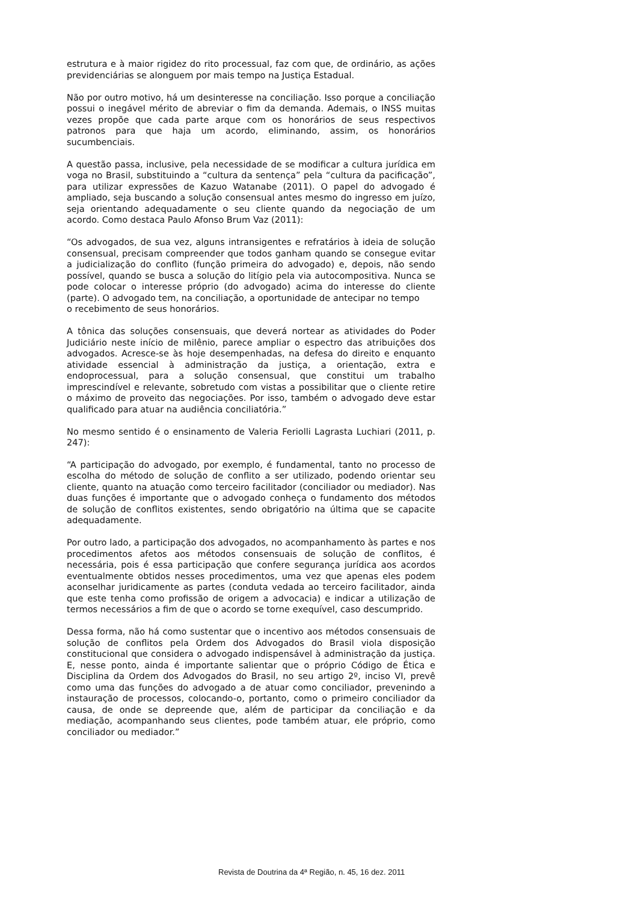estrutura e à maior rigidez do rito processual, faz com que, de ordinário, as ações previdenciárias se alonguem por mais tempo na Justiça Estadual.
Não por outro motivo, há um desinteresse na conciliação. Isso porque a conciliação possui o inegável mérito de abreviar o fim da demanda. Ademais, o INSS muitas vezes propõe que cada parte arque com os honorários de seus respectivos patronos para que haja um acordo, eliminando, assim, os honorários sucumbenciais.
A questão passa, inclusive, pela necessidade de se modificar a cultura jurídica em voga no Brasil, substituindo a “cultura da sentença” pela “cultura da pacificação”, para utilizar expressões de Kazuo Watanabe (2011). O papel do advogado é ampliado, seja buscando a solução consensual antes mesmo do ingresso em juízo, seja orientando adequadamente o seu cliente quando da negociação de um acordo. Como destaca Paulo Afonso Brum Vaz (2011):
“Os advogados, de sua vez, alguns intransigentes e refratários à ideia de solução consensual, precisam compreender que todos ganham quando se consegue evitar a judicialização do conflito (função primeira do advogado) e, depois, não sendo possível, quando se busca a solução do litígio pela via autocompositiva. Nunca se pode colocar o interesse próprio (do advogado) acima do interesse do cliente (parte). O advogado tem, na conciliação, a oportunidade de antecipar no tempo
o recebimento de seus honorários.
A tônica das soluções consensuais, que deverá nortear as atividades do Poder Judiciário neste início de milênio, parece ampliar o espectro das atribuições dos advogados. Acresce-se às hoje desempenhadas, na defesa do direito e enquanto atividade essencial à administração da justiça, a orientação, extra e endoprocessual, para a solução consensual, que constitui um trabalho imprescindível e relevante, sobretudo com vistas a possibilitar que o cliente retire o máximo de proveito das negociações. Por isso, também o advogado deve estar qualificado para atuar na audiência conciliatória.”
No mesmo sentido é o ensinamento de Valeria Feriolli Lagrasta Luchiari (2011, p. 247):
“A participação do advogado, por exemplo, é fundamental, tanto no processo de escolha do método de solução de conflito a ser utilizado, podendo orientar seu cliente, quanto na atuação como terceiro facilitador (conciliador ou mediador). Nas duas funções é importante que o advogado conheça o fundamento dos métodos de solução de conflitos existentes, sendo obrigatório na última que se capacite adequadamente.
Por outro lado, a participação dos advogados, no acompanhamento às partes e nos procedimentos afetos aos métodos consensuais de solução de conflitos, é necessária, pois é essa participação que confere segurança jurídica aos acordos eventualmente obtidos nesses procedimentos, uma vez que apenas eles podem aconselhar juridicamente as partes (conduta vedada ao terceiro facilitador, ainda que este tenha como profissão de origem a advocacia) e indicar a utilização de termos necessários a fim de que o acordo se torne exequível, caso descumprido.
Dessa forma, não há como sustentar que o incentivo aos métodos consensuais de solução de conflitos pela Ordem dos Advogados do Brasil viola disposição constitucional que considera o advogado indispensável à administração da justiça. E, nesse ponto, ainda é importante salientar que o próprio Código de Ética e Disciplina da Ordem dos Advogados do Brasil, no seu artigo 2º, inciso VI, prevê como uma das funções do advogado a de atuar como conciliador, prevenindo a instauração de processos, colocando-o, portanto, como o primeiro conciliador da causa, de onde se depreende que, além de participar da conciliação e da mediação, acompanhando seus clientes, pode também atuar, ele próprio, como conciliador ou mediador.”
Revista de Doutrina da 4ª Região, n. 45, 16 dez. 2011